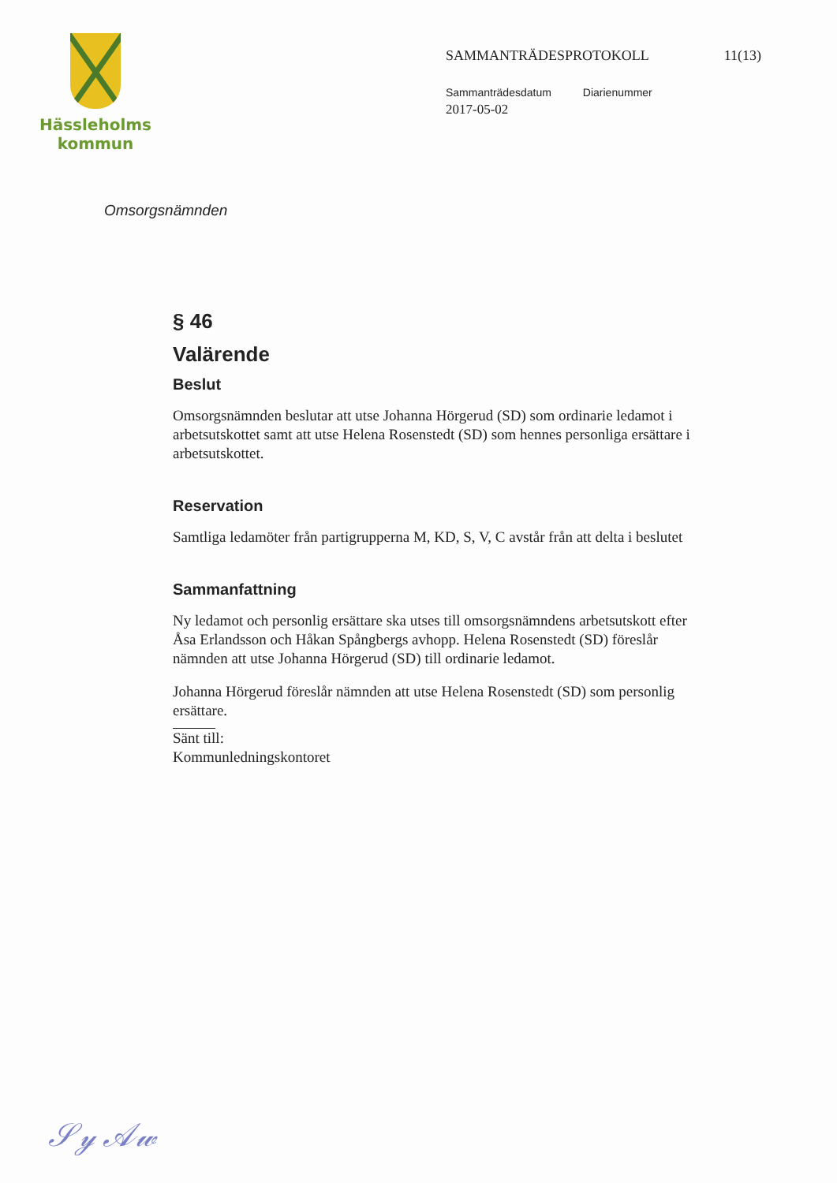Hässleholms
kommun
SAMMANTRÄDESPROTOKOLL 11(13)
Sammanträdesdatum Diarienummer
2017-05-02
Omsorgsnämnden
§ 46
Valärende
Beslut
Omsorgsnämnden beslutar att utse Johanna Hörgerud (SD) som ordinarie ledamot i arbetsutskottet samt att utse Helena Rosenstedt (SD) som hennes personliga ersättare i arbetsutskottet.
Reservation
Samtliga ledamöter från partigrupperna M, KD, S, V, C avstår från att delta i beslutet
Sammanfattning
Ny ledamot och personlig ersättare ska utses till omsorgsnämndens arbetsutskott efter Åsa Erlandsson och Håkan Spångbergs avhopp. Helena Rosenstedt (SD) föreslår nämnden att utse Johanna Hörgerud (SD) till ordinarie ledamot.
Johanna Hörgerud föreslår nämnden att utse Helena Rosenstedt (SD) som personlig ersättare.
Sänt till:
Kommunledningskontoret
𝒮𝓎 𝒜𝓌